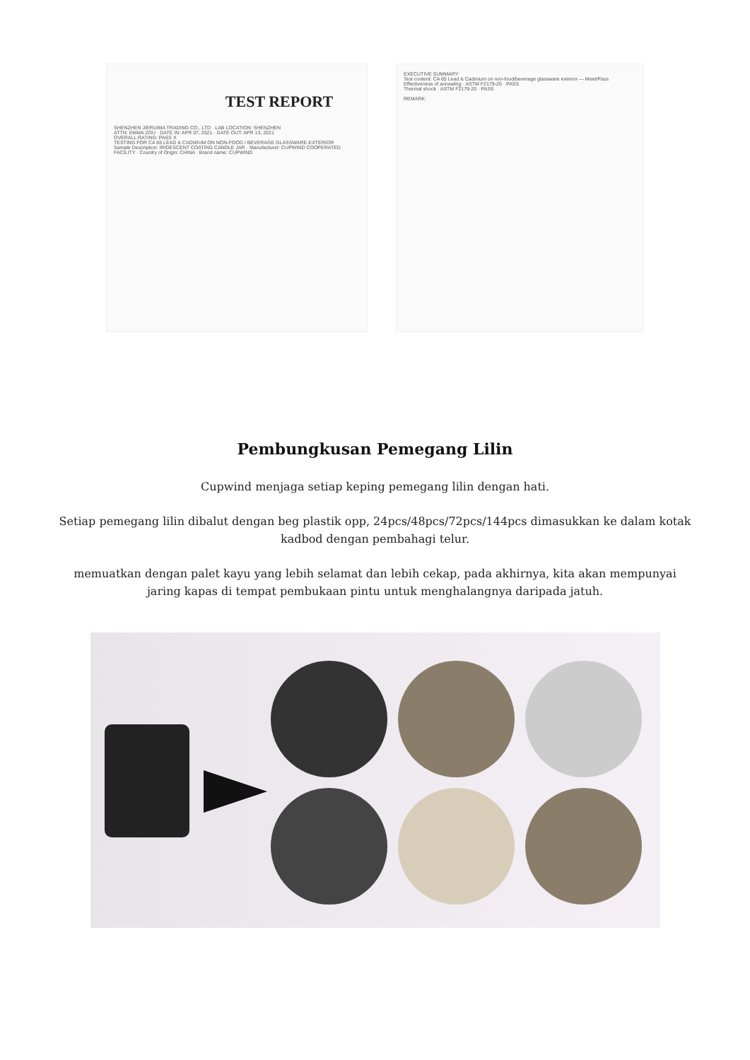TEST REPORT
SHENZHEN JIERUIMA TRADING CO., LTD · LAB LOCATION: SHENZHEN
ATTN: EMMA ZOU · DATE IN: APR 07, 2021 · DATE OUT: APR 13, 2021
OVERALL RATING: PASS X
TESTING FOR CA 65 LEAD & CADMIUM ON NON-FOOD / BEVERAGE GLASSWARE-EXTERIOR
Sample Description: IRIDESCENT COATING CANDLE JAR · Manufacturer: CUPWIND COOPERATED FACILITY · Country of Origin: CHINA · Brand name: CUPWIND
EXECUTIVE SUMMARY:
Test content: CA 65 Lead & Cadmium on non-food/beverage glassware exterior — Meet/Pass
Effectiveness of annealing · ASTM F2179-20 · PASS
Thermal shock · ASTM F2179-20 · PASS
REMARK:
Pembungkusan Pemegang Lilin
Cupwind menjaga setiap keping pemegang lilin dengan hati.
Setiap pemegang lilin dibalut dengan beg plastik opp, 24pcs/48pcs/72pcs/144pcs dimasukkan ke dalam kotak kadbod dengan pembahagi telur.
memuatkan dengan palet kayu yang lebih selamat dan lebih cekap, pada akhirnya, kita akan mempunyai jaring kapas di tempat pembukaan pintu untuk menghalangnya daripada jatuh.